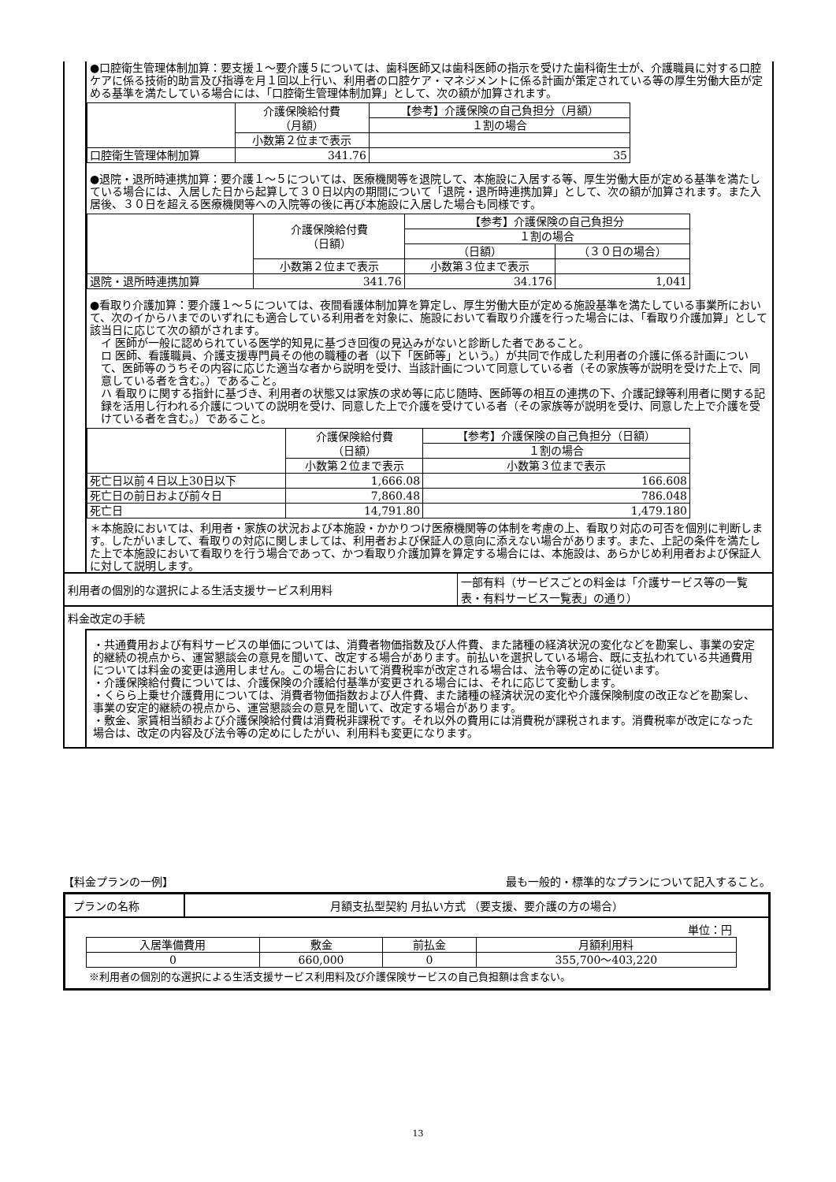●口腔衛生管理体制加算：要支援１～要介護５については、歯科医師又は歯科医師の指示を受けた歯科衛生士が、介護職員に対する口腔ケアに係る技術的助言及び指導を月１回以上行い、利用者の口腔ケア・マネジメントに係る計画が策定されている等の厚生労働大臣が定める基準を満たしている場合には、「口腔衛生管理体制加算」として、次の額が加算されます。
| | 介護保険給付費 （月額） | 【参考】介護保険の自己負担分（月額） |
| --- | --- | --- |
| | | １割の場合 |
| | 小数第２位まで表示 | |
| 口腔衛生管理体制加算 | 341.76 | 35 |
●退院・退所時連携加算：要介護１～５については、医療機関等を退院して、本施設に入居する等、厚生労働大臣が定める基準を満たしている場合には、入居した日から起算して３０日以内の期間について「退院・退所時連携加算」として、次の額が加算されます。また入居後、３０日を超える医療機関等への入院等の後に再び本施設に入居した場合も同様です。
| | 介護保険給付費 （日額） | 【参考】介護保険の自己負担分 | |
| --- | --- | --- | --- |
| | | １割の場合 | |
| | | （日額） | （３０日の場合） |
| | 小数第２位まで表示 | 小数第３位まで表示 | |
| 退院・退所時連携加算 | 341.76 | 34.176 | 1,041 |
●看取り介護加算：要介護１～５については、夜間看護体制加算を算定し、厚生労働大臣が定める施設基準を満たしている事業所において、次のイからハまでのいずれにも適合している利用者を対象に、施設において看取り介護を行った場合には、「看取り介護加算」として該当日に応じて次の額がされます。
イ 医師が一般に認められている医学的知見に基づき回復の見込みがないと診断した者であること。
ロ 医師、看護職員、介護支援専門員その他の職種の者（以下「医師等」という。）が共同で作成した利用者の介護に係る計画について、医師等のうちその内容に応じた適当な者から説明を受け、当該計画について同意している者（その家族等が説明を受けた上で、同意している者を含む。）であること。
ハ 看取りに関する指針に基づき、利用者の状態又は家族の求め等に応じ随時、医師等の相互の連携の下、介護記録等利用者に関する記録を活用し行われる介護についての説明を受け、同意した上で介護を受けている者（その家族等が説明を受け、同意した上で介護を受けている者を含む。）であること。
| | 介護保険給付費 （日額） | 【参考】介護保険の自己負担分（日額） |
| --- | --- | --- |
| | | １割の場合 |
| | 小数第２位まで表示 | 小数第３位まで表示 |
| 死亡日以前４日以上30日以下 | 1,666.08 | 166.608 |
| 死亡日の前日および前々日 | 7,860.48 | 786.048 |
| 死亡日 | 14,791.80 | 1,479.180 |
＊本施設においては、利用者・家族の状況および本施設・かかりつけ医療機関等の体制を考慮の上、看取り対応の可否を個別に判断します。したがいまして、看取りの対応に関しましては、利用者および保証人の意向に添えない場合があります。また、上記の条件を満たした上で本施設において看取りを行う場合であって、かつ看取り介護加算を算定する場合には、本施設は、あらかじめ利用者および保証人に対して説明します。
利用者の個別的な選択による生活支援サービス利用料
一部有料（サービスごとの料金は「介護サービス等の一覧表・有料サービス一覧表」の通り）
料金改定の手続
・共通費用および有料サービスの単価については、消費者物価指数及び人件費、また諸種の経済状況の変化などを勘案し、事業の安定的継続の視点から、運営懇談会の意見を聞いて、改定する場合があります。前払いを選択している場合、既に支払われている共通費用については料金の変更は適用しません。この場合において消費税率が改定される場合は、法令等の定めに従います。
・介護保険給付費については、介護保険の介護給付基準が変更される場合には、それに応じて変動します。
・くらら上乗せ介護費用については、消費者物価指数および人件費、また諸種の経済状況の変化や介護保険制度の改正などを勘案し、事業の安定的継続の視点から、運営懇談会の意見を聞いて、改定する場合があります。
・敷金、家賃相当額および介護保険給付費は消費税非課税です。それ以外の費用には消費税が課税されます。消費税率が改定になった場合は、改定の内容及び法令等の定めにしたがい、利用料も変更になります。
【料金プランの一例】 最も一般的・標準的なプランについて記入すること。
プランの名称 月額支払型契約 月払い方式 （要支援、要介護の方の場合）
単位：円
| 入居準備費用 | 敷金 | 前払金 | 月額利用料 |
| --- | --- | --- | --- |
| 0 | 660,000 | 0 | 355,700～403,220 |
※利用者の個別的な選択による生活支援サービス利用料及び介護保険サービスの自己負担額は含まない。
13